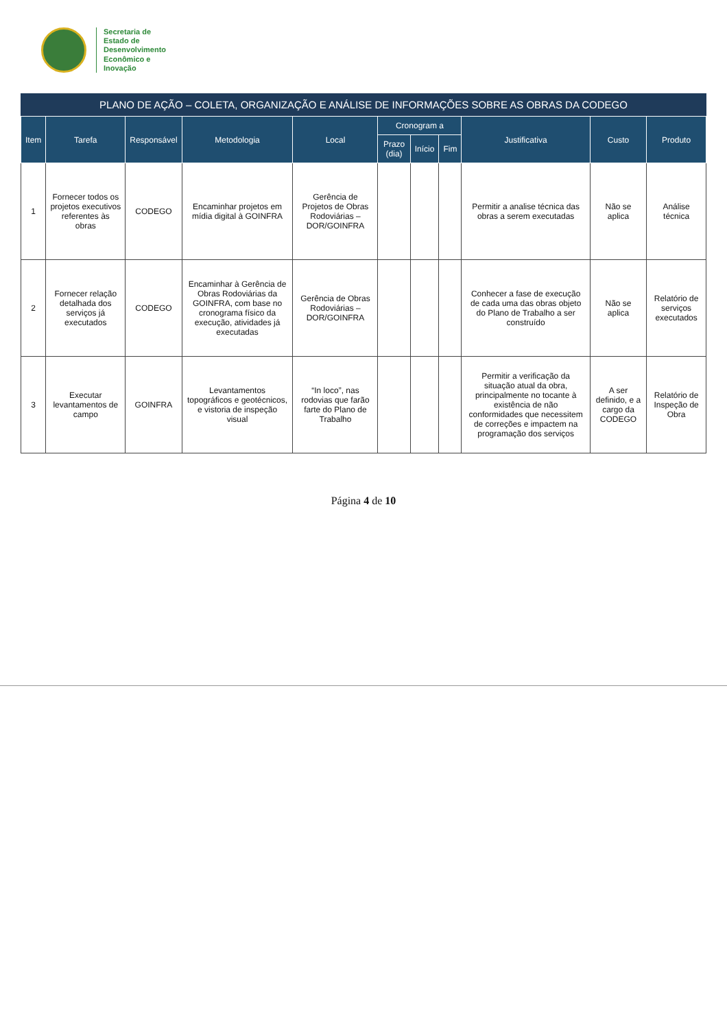Secretaria de
Estado de
Desenvolvimento
Econômico e
Inovação
PLANO DE AÇÃO – COLETA, ORGANIZAÇÃO E ANÁLISE DE INFORMAÇÕES SOBRE AS OBRAS DA CODEGO
| Item | Tarefa | Responsável | Metodologia | Local | Cronogram a | | | Justificativa | Custo | Produto |
| --- | --- | --- | --- | --- | --- | --- | --- | --- | --- | --- |
| | | | | | Prazo (dia) | Início | Fim | | | |
| 1 | Fornecer todos os projetos executivos referentes às obras | CODEGO | Encaminhar projetos em mídia digital à GOINFRA | Gerência de Projetos de Obras Rodoviárias – DOR/GOINFRA | | | | Permitir a analise técnica das obras a serem executadas | Não se aplica | Análise técnica |
| 2 | Fornecer relação detalhada dos serviços já executados | CODEGO | Encaminhar à Gerência de Obras Rodoviárias da GOINFRA, com base no cronograma físico da execução, atividades já executadas | Gerência de Obras Rodoviárias – DOR/GOINFRA | | | | Conhecer a fase de execução de cada uma das obras objeto do Plano de Trabalho a ser construído | Não se aplica | Relatório de serviços executados |
| 3 | Executar levantamentos de campo | GOINFRA | Levantamentos topográficos e geotécnicos, e vistoria de inspeção visual | “In loco”, nas rodovias que farão farte do Plano de Trabalho | | | | Permitir a verificação da situação atual da obra, principalmente no tocante à existência de não conformidades que necessitem de correções e impactem na programação dos serviços | A ser definido, e a cargo da CODEGO | Relatório de Inspeção de Obra |
Página 4 de 10